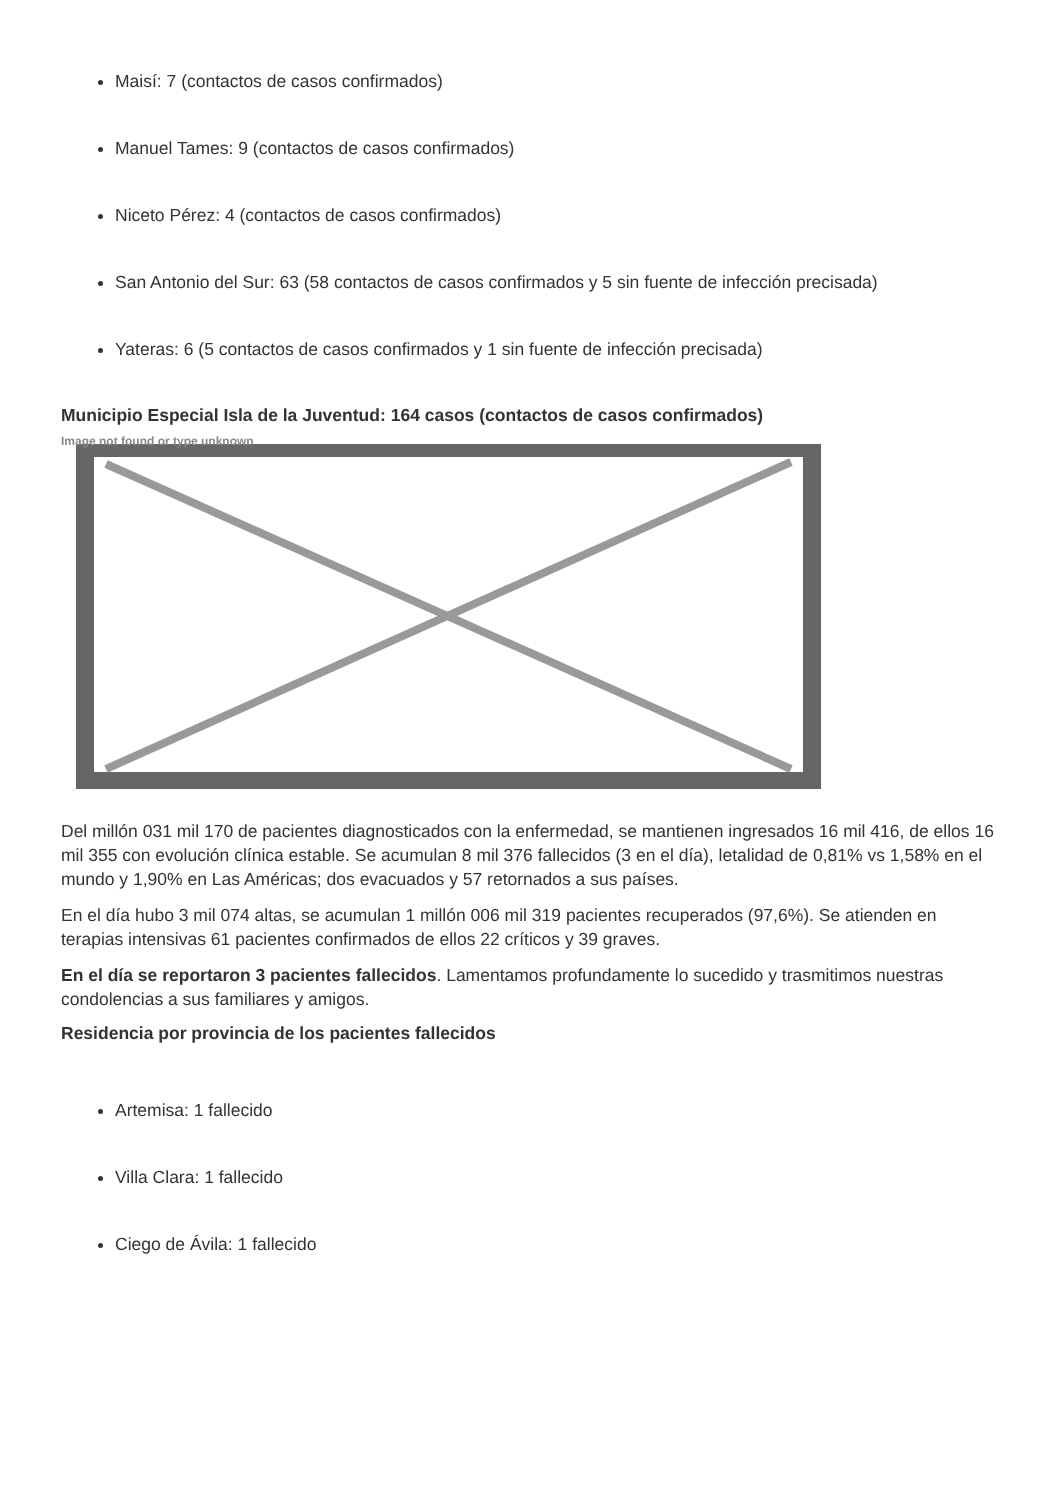Maisí: 7 (contactos de casos confirmados)
Manuel Tames: 9 (contactos de casos confirmados)
Niceto Pérez: 4 (contactos de casos confirmados)
San Antonio del Sur: 63 (58 contactos de casos confirmados y 5 sin fuente de infección precisada)
Yateras: 6 (5 contactos de casos confirmados y 1 sin fuente de infección precisada)
Municipio Especial Isla de la Juventud: 164 casos (contactos de casos confirmados)
Image not found or type unknown
Del millón 031 mil 170 de pacientes diagnosticados con la enfermedad, se mantienen ingresados 16 mil 416, de ellos 16 mil 355 con evolución clínica estable. Se acumulan 8 mil 376 fallecidos (3 en el día), letalidad de 0,81% vs 1,58% en el mundo y 1,90% en Las Américas; dos evacuados y 57 retornados a sus países.
En el día hubo 3 mil 074 altas, se acumulan 1 millón 006 mil 319 pacientes recuperados (97,6%). Se atienden en terapias intensivas 61 pacientes confirmados de ellos 22 críticos y 39 graves.
En el día se reportaron 3 pacientes fallecidos. Lamentamos profundamente lo sucedido y trasmitimos nuestras condolencias a sus familiares y amigos.
Residencia por provincia de los pacientes fallecidos
Artemisa: 1 fallecido
Villa Clara: 1 fallecido
Ciego de Ávila: 1 fallecido